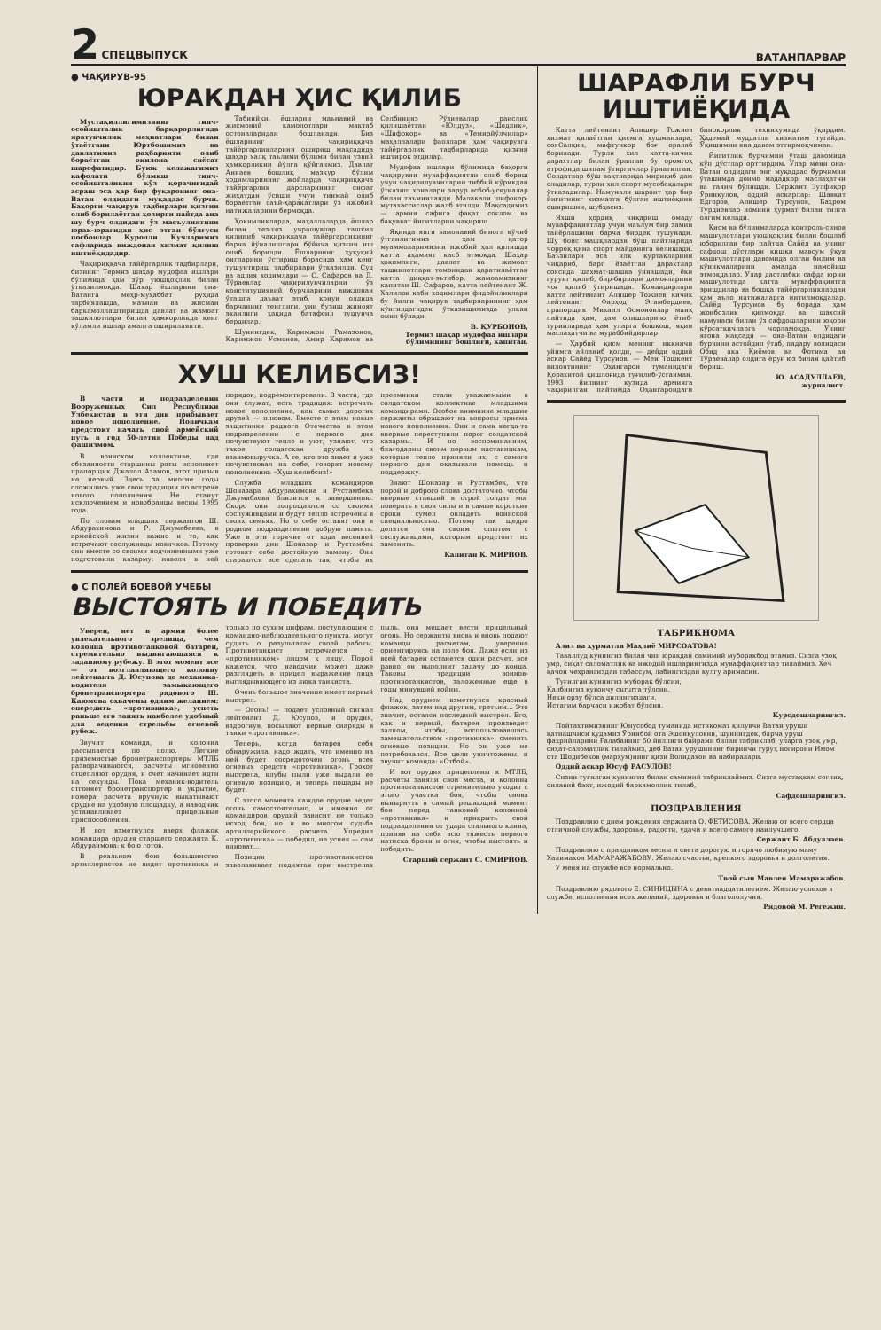2 СПЕЦВЫПУСК
ВАТАНПАРВАР
● ЧАҚИРУВ-95
ЮРАКДАН ҲИС ҚИЛИБ
Мустақиллигимизнинг тинч-осойишталик барқарорлигида яратувчилик меҳнатлари билан ўтаётгани Юртбошимиз ва давлатимиз раҳбарияти олиб бораётган оқилона сиёсат шарофатидир. Буюк келажагимиз кафолати бўлмиш тинч-осойишталикни кўз қорачиғидай асраш эса ҳар бир фуқаронинг она-Ватан олдидаги муқаддас бурчи. Баҳорги чақирув тадбирлари қизғин олиб борилаётган ҳозирги пайтда ана шу бурч олдидаги ўз масъулиятини юрак-юрагидан ҳис этган бўлғуси посбонлар Қуролли Кучларимиз сафларида виждонан хизмат қилиш иштиёқидадир.
Чақириққача тайёргарлик тадбирлари, бизнинг Термиз шаҳар мудофаа ишлари бўлимида ҳам зўр уюшқоқлик билан ўтказилмоқда. Шаҳар ёшларини она-Ватанга меҳр-муҳаббат руҳида тарбиялашда, маънан ва жисман баркамоллаштиришда давлат ва жамоат ташкилотлари билан ҳамкорликда кенг кўламли ишлар амалга оширилаяпти.
Табиийки, ёшларни маънавий ва жисмоний камолотлари мактаб остоналаридан бошланади. Биз ёшларнинг чақириққача тайёргарликларини ошириш мақсадида шаҳар халқ таълими бўлими билан узвий ҳамкорликни йўлга қўйганмиз. Давлат Аннаев бошлиқ мазкур бўлим ходимларининг жойларда чақириққача тайёргарлик дарсларининг сифат жиҳатдан ўсиши учун тинмай олиб бораётган саъй-ҳаракатлари ўз ижобий натижаларини бермоқда.
Ҳокимликларда, маҳаллаларда ёшлар билан тез-тез учрашувлар ташкил қилиниб чақириққача тайёргарликнинг барча йўналишлари бўйича қизғин иш олиб борилди. Ёшларнинг ҳуқуқий онгларини ўстириш борасида ҳам кенг тушунтириш тадбирлари ўтказилди. Суд ва адлия ходимлари — С. Сафаров ва Д. Тўраевлар чақирилувчиларни ўз конституциявий бурчларини виждонан ўташга даъват этиб, қонун олдида барчанинг тенглиги, уни бузиш жиноят эканлиги ҳақида батафсил тушунча бердилар.
Шунингдек, Каримжон Рамазонов, Каримжон Усмонов, Амир Каримов ва Селбинияз Рўзиевалар раислик қилишаётган «Юлдуз», «Шодлик», «Шифокор» ва «Темирйўлчилар» маҳаллалари фаоллари ҳам чақирувга тайёргарлик тадбирларида қизғин иштирок этдилар.
Мудофаа ишлари бўлимида баҳорги чақирувни муваффақиятли олиб бориш учун чақирилувчиларни тиббий кўрикдан ўтказиш хоналари зарур асбоб-ускуналар билан таъминланди. Малакали шифокор-мутахассислар жалб этилди. Мақсадимиз — армия сафига фақат соғлом ва бақувват йигитларни чақириш.
Яқинда янги замонавий бинога кўчиб ўтганлигимиз ҳам қатор муаммоларимизни ижобий ҳал қилишда катта аҳамият касб этмоқда. Шаҳар ҳокимлиги, давлат ва жамоат ташкилотлари томонидан қаратилаётган катта диққат-эътибор, жамоамизнинг капитан Ш. Сафаров, катта лейтенант Ж. Халилов каби ходимлари фидойиликлари бу йилги чақирув тадбирларининг ҳам кўнгилдагидек ўтказишимизда улкан омил бўлади.
В. ҚУРБОНОВ,
Термиз шаҳар мудофаа ишлари бўлимининг бошлиғи, капитан.
ХУШ КЕЛИБСИЗ!
В части и подразделения Вооруженных Сил Республики Узбекистан в эти дни прибывает новое пополнение. Новичкам предстоит начать свой армейский путь в год 50-летия Победы над фашизмом.
В воинском коллективе, где обязанности старшины роты исполняет прапорщик Джалол Азамов, этот призыв не первый. Здесь за многие годы сложились уже свои традиции по встрече нового пополнения. Не станут исключением и новобранцы весны 1995 года.
По словам младших сержантов Ш. Абдурахимова и Р. Джумабаева, в армейской жизни важно и то, как встречают сослуживцы новичков. Потому они вместе со своими подчиненными уже подготовили казарму: навели в ней порядок, подремонтировали. В части, где они служат, есть традиция: встречать новое пополнение, как самых дорогих друзей — плювом. Вместе с этим новые защитники родного Отечества в этом подразделении с первого дня почувствуют тепло и уют, узнают, что такое солдатская дружба и взаимовыручка. А те, кто это знает и уже почувствовал на себе, говорят новому пополнению: «Хуш келибсиз!»
Служба младших командиров Шоназара Абдурахимова и Рустамбека Джумабаева близится к завершению. Скоро они попрощаются со своими сослуживцами и будут тепло встречены в своих семьях. Но о себе оставят они в родном подразделении добрую память. Уже в эти горячие от хода весенней проверки дни Шоназар и Рустамбек готовят себе достойную замену. Они стараются все сделать так, чтобы их преемники стали уважаемыми в солдатском коллективе младшими командирами. Особое внимание младшие сержанты обращают на вопросы приема нового пополнения. Они и сами когда-то впервые переступили порог солдатской казармы. И по воспоминаниям, благодарны своим первым наставникам, которые тепло приняли их, с самого первого дня оказывали помощь и поддержку.
Знают Шоназар и Рустамбек, что порой и доброго слова достаточно, чтобы впервые ставший в строй солдат мог поверить в свои силы и в самые короткие сроки сумел овладеть воинской специальностью. Потому так щедро делятся они своим опытом с сослуживцами, которым предстоит их заменить.
Капитан К. МИРНОВ.
● С ПОЛЕЙ БОЕВОЙ УЧЕБЫ
ВЫСТОЯТЬ И ПОБЕДИТЬ
Уверен, нет в армии более увлекательного зрелища, чем колонна противотанковой батареи, стремительно выдвигающаяся к заданному рубежу. В этот момент все — от возглавляющего колонну лейтенанта Д. Юсупова до механика-водителя замыкающего бронетранспортера рядового Ш. Каюмова охвачены одним желанием: опередить «противника», успеть раньше его занять наиболее удобный для ведения стрельбы огневой рубеж.
Звучит команда, и колонна рассыпается по полю. Легкие приземистые бронетранспортеры МТЛБ разворачиваются, расчеты мгновенно отцепляют орудия, и счет начинает идти на секунды. Пока механик-водитель отгоняет бронетранспортер в укрытие, номера расчета вручную выкатывают орудие на удобную площадку, а наводчик устанавливает прицельные приспособления.
И вот взметнулся вверх флажок командира орудия старшего сержанта К. Абдураимова: к бою готов.
В реальном бою большинство артиллеристов не видят противника и только по сухим цифрам, поступающим с командно-наблюдательного пункта, могут судить о результатах своей работы. Противотанкист встречается с «противником» лицом к лицу. Порой кажется, что наводчик может даже разглядеть в прицел выражение лица выглядывающего из люка танкиста.
Очень большое значение имеет первый выстрел.
— Огонь! — подает условный сигнал лейтенант Д. Юсупов, и орудия, вздрогнув, посылают первые снаряды в танки «противника».
Теперь, когда батарея себя обнаружила, надо ждать, что именно на ней будет сосредоточен огонь всех огневых средств «противника». Грохот выстрела, клубы пыли уже выдали ее огневую позицию, и теперь пощады не будет.
С этого момента каждое орудие ведет огонь самостоятельно, и именно от командиров орудий зависит не только исход боя, но и во многом судьба артиллерийского расчета. Упредил «противника» — победил, не успел — сам виноват...
Позиции противотанкистов заволакивает поднятая при выстрелах пыль, она мешает вести прицельный огонь. Но сержанты вновь и вновь подают команды расчетам, уверенно ориентируясь на поле боя. Даже если из всей батареи останется один расчет, все равно он выполнит задачу до конца. Таковы традиции воинов-противотанкистов, заложенные еще в годы минувшей войны.
Над орудием взметнулся красный флажок, затем над другим, третьим... Это значит, остался последний выстрел. Его, как и первый, батарея произведет залпом, чтобы, воспользовавшись замешательством «противника», сменить огневые позиции. Но он уже не потребовался. Все цели уничтожены, и звучит команда: «Отбой».
И вот орудия прицеплены к МТЛБ, расчеты заняли свои места, и колонна противотанкистов стремительно уходит с этого участка боя, чтобы снова вынырнуть в самый решающий момент боя перед танковой колонной «противника» и прикрыть свои подразделения от удара стального клина, приняв на себя всю тяжесть первого натиска брони и огня, чтобы выстоять и победить.
Старший сержант С. СМИРНОВ.
ШАРАФЛИ БУРЧ ИШТИЁҚИДА
Катта лейтенант Алишер Тожиев хизмат қилаётган қисмга хушманзара, сояСалқин, мафтункор боғ оралаб борилади. Турли хил катта-кичик дарахтлар билан ўралган бу оромгоҳ атрофида шипам ўтиргичлар ўрнатилган. Солдатлар бўш вақтларида мириқиб дам оладилар, турли хил спорт мусобақалари ўтказадилар. Намунали шароит ҳар бир йигитнинг хизматга бўлган иштиёқини оширишни, шубҳасиз.
Яхши ҳордиқ чиқариш омаду муваффақиятлар учун маълум бир замин тайёрлашини барча бирдек тушунади. Шу боис машқлардан бўш пайтларида чорроқ қина спорт майдонига келишади. Баъзилари эса илк куртакларини чиқариб, барг ёзаётган дарахтлар соясида шахмат-шашка ўйнашади, ёки гурунг қилиб, бир-бирлари димоғларини чоғ қилиб ўтиришади. Командирлари катта лейтенант Алишер Тожиев, кичик лейтенант Фарҳод Эгамбердиев, прапорщик Михаил Осмоновлар манқ пайтида ҳам, дам олишлари-ю, ётиб-турииларида ҳам уларга бошқош, яқин маслаҳатчи ва мураббийдирлар.
— Ҳарбий қисм менинг иккинчи уйимга айланиб қолди, — дейди оддий аскар Сайёд Турсунов. — Мен Тошкент вилоятининг Оҳангарон туманидаги Қорахитой қишлоғида туғилиб-ўсганман. 1993 йилнинг кузида армияга чақирилган пайтимда Оҳангарондаги бинокорлик техникумида ўқирдим. Ҳадемай муддатли хизматим тугайди. Ўқишимни яна давом эттирмоқчиман.
Йигитлик бурчимни ўташ давомида кўп дўстлар орттирдим. Улар мени она-Ватан олдидаги энг муқаддас бурчимни ўташимда доимо мададкор, маслаҳатчи ва таянч бўлишди. Сержант Зулфиқор Ўринқулов, оддий аскарлар: Шавкат Едгоров, Алишер Турсунов, Баҳром Турдиевлар номини ҳурмат билан тилга олгим келади.
Қисм ва бўлинмаларда контроль-синов машғулотлари уюшқоқлик билан бошлаб юборилган бир пайтда Сайёд ва унинг сафдош дўстлари қишки мавсум ўқув машғулотлари давомида олган билим ва кўникмаларини амалда намойиш этмоқдалар. Улар дастлабки сафда юрии машғулотида катта муваффақиятга эришдилар ва бошқа тайёргарликлардан ҳам аъло натижаларга интилмоқдалар. Сайёд Турсунов бу борада ҳам жонбозлик қилмоқда ва шахсий намунаси билан ўз сафдошларини юқори кўрсаткичларга чорламоқда. Унинг ягона мақсади — она-Ватан олдидаги бурчини астойдил ўтаб, падару волидаси Обид ака Қиёмов ва Фотима ая Тўраевалар олдига ёруғ юз билан қайтиб бориш.
Ю. АСАДУЛЛАЕВ,
журналист.
ТАБРИКНОМА
Азиз ва ҳурматли Маҳлиё МИРСОАТОВА!
Таваллуд кунингиз билан чин юракдан самимий муборакбод этамиз. Сизга узоқ умр, сиҳат саломатлик ва ижодий ишларингизда муваффақиятлар тилаймиз. Ҳеч қачон чеҳрангиздан табассум, лабингиздан кулгу аримасин.
Туғилган кунингиз муборак бўлсин,
Қалбингиз қувончу сururга тўлсин.
Неки орзу бўлса дилингиздаги,
Истагим барчаси ижобат бўлсин.
Курсдошларингиз.
Пойтахтимизнинг Юнусобод туманида истиқомат қилувчи Ватан уруши қатнашчиси қудамиз Ўринбой ота Эшонқуловни, шунингдек, барча уруш фахрийларини Ғалабанинг 50 йиллиги байрами билан табриклаб, уларга узоқ умр, сиҳат-саломатлик тилаймиз, деб Ватан урушининг биринчи гуруҳ ногирони Имом ота Шодибеков (марҳум)нинг қизи Волидахон ва набиралари.
Оддий аскар Юсуф РАСУЛОВ!
Сизни туғилган кунингиз билан самимий табриклаймиз. Сизга мустаҳкам соғлиқ, оилавий бахт, ижодий баркамоллик тилаб,
Сафдошларингиз.
ПОЗДРАВЛЕНИЯ
Поздравляю с днем рождения сержанта О. ФЕТИСОВА. Желаю от всего сердца отличной службы, здоровья, радости, удачи и всего самого наилучшего.
Сержант Б. Абдуллаев.
Поздравляю с праздником весны и света дорогую и горячо любимую маму Халимахон МАМАРАЖАБОВУ. Желаю счастья, крепкого здоровья и долголетия.
У меня на службе все нормально.
Твой сын Мавлен Мамаражабов.
Поздравляю рядового Е. СИНИЦЫНА с девятнадцатилетием. Желаю успехов в службе, исполнения всех желаний, здоровья и благополучия.
Рядовой М. Регежин.